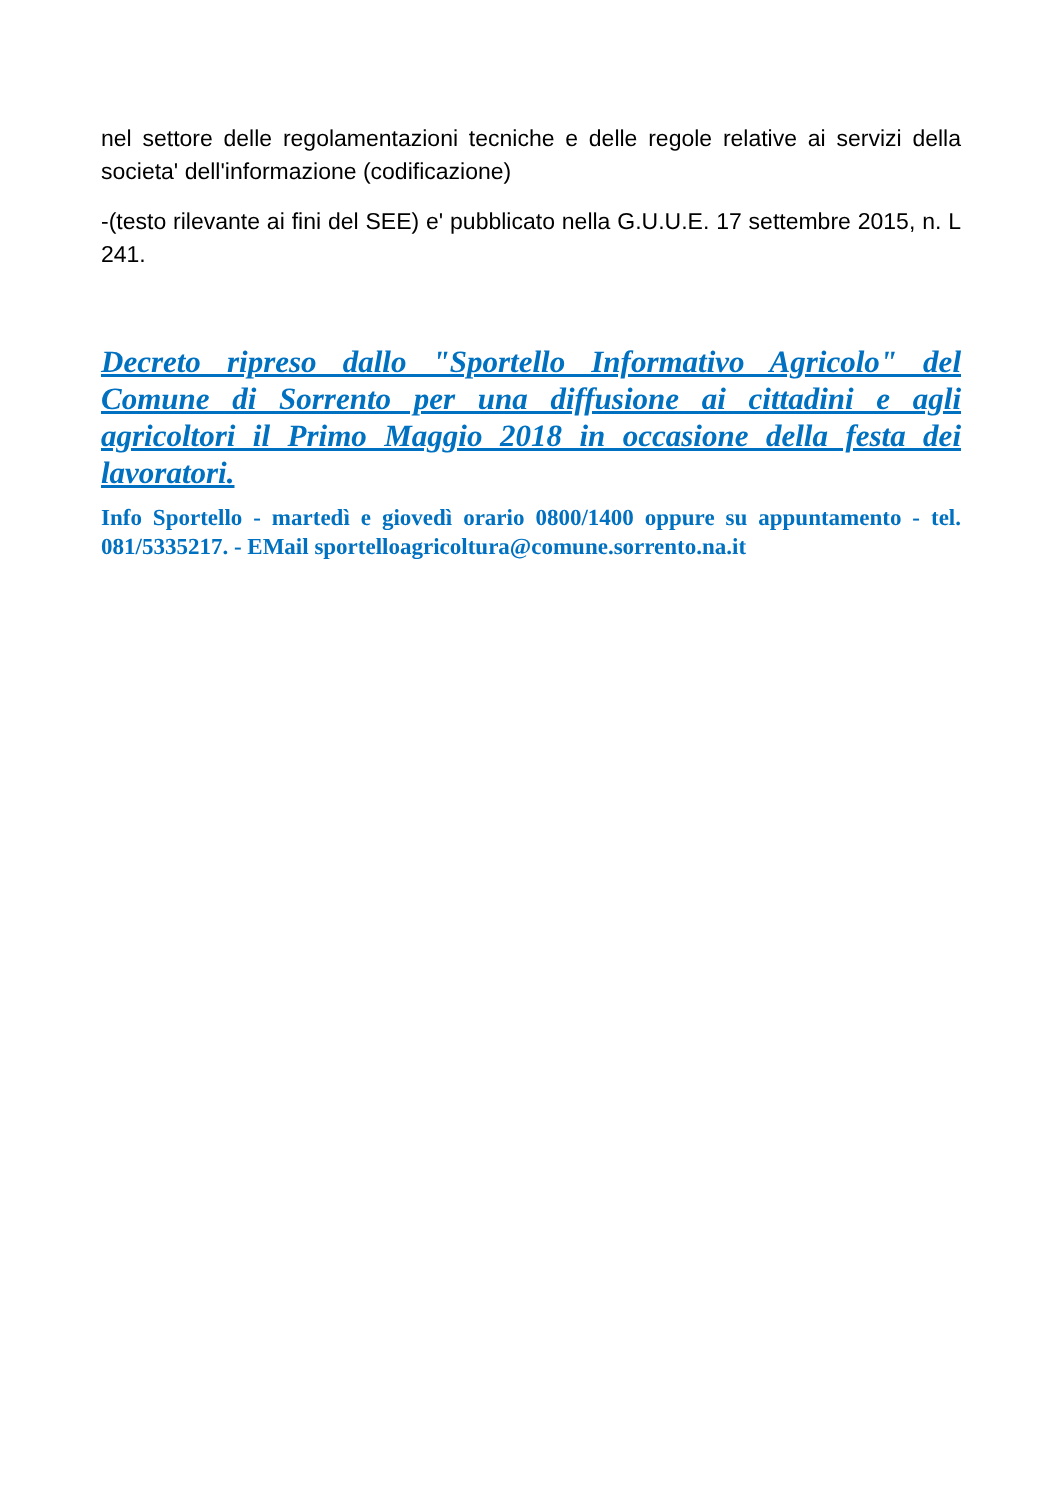nel settore delle regolamentazioni tecniche e delle regole relative ai servizi della societa' dell'informazione (codificazione)
-(testo rilevante ai fini del SEE) e' pubblicato nella G.U.U.E. 17 settembre 2015, n. L 241.
Decreto ripreso dallo "Sportello Informativo Agricolo" del Comune di Sorrento per una diffusione ai cittadini e agli agricoltori il Primo Maggio 2018 in occasione della festa dei lavoratori.
Info Sportello - martedì e giovedì orario 0800/1400 oppure su appuntamento - tel. 081/5335217. - EMail sportelloagricoltura@comune.sorrento.na.it